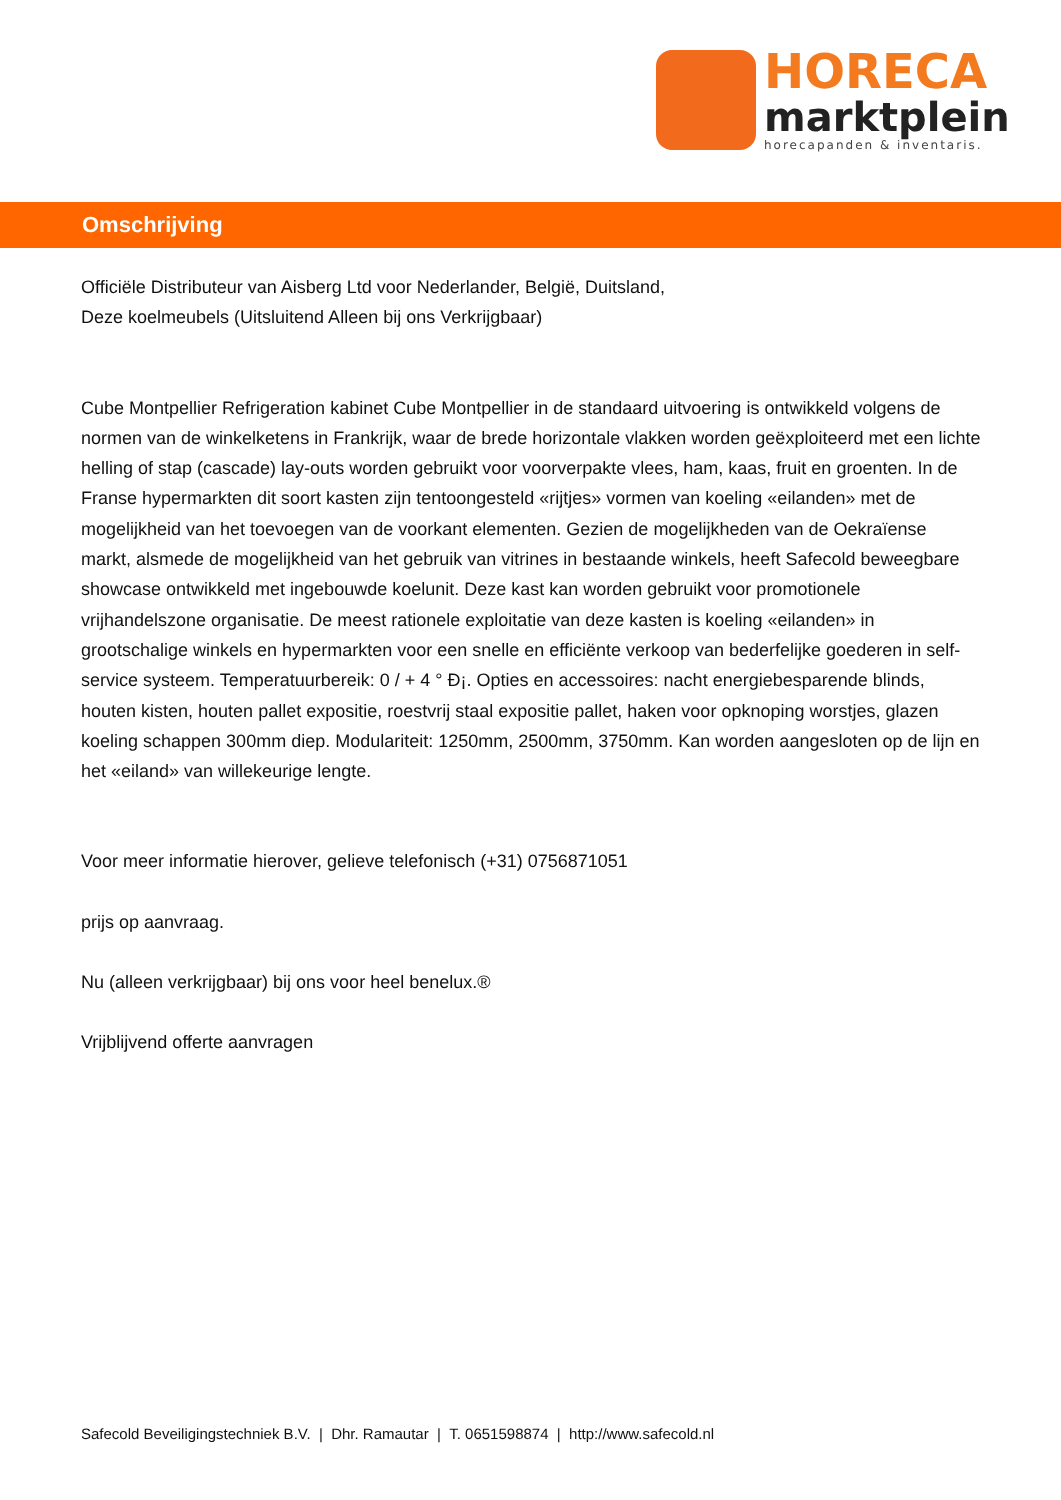HORECA
marktplein
horecapanden & inventaris.
Omschrijving
Officiële Distributeur van Aisberg Ltd voor Nederlander, België, Duitsland,
Deze koelmeubels (Uitsluitend Alleen bij ons Verkrijgbaar)
Cube Montpellier Refrigeration kabinet Cube Montpellier in de standaard uitvoering is ontwikkeld volgens de normen van de winkelketens in Frankrijk, waar de brede horizontale vlakken worden geëxploiteerd met een lichte helling of stap (cascade) lay-outs worden gebruikt voor voorverpakte vlees, ham, kaas, fruit en groenten. In de Franse hypermarkten dit soort kasten zijn tentoongesteld «rijtjes» vormen van koeling «eilanden» met de mogelijkheid van het toevoegen van de voorkant elementen. Gezien de mogelijkheden van de Oekraïense markt, alsmede de mogelijkheid van het gebruik van vitrines in bestaande winkels, heeft Safecold beweegbare showcase ontwikkeld met ingebouwde koelunit. Deze kast kan worden gebruikt voor promotionele vrijhandelszone organisatie. De meest rationele exploitatie van deze kasten is koeling «eilanden» in grootschalige winkels en hypermarkten voor een snelle en efficiënte verkoop van bederfelijke goederen in self-service systeem. Temperatuurbereik: 0 / + 4 ° Ð¡. Opties en accessoires: nacht energiebesparende blinds, houten kisten, houten pallet expositie, roestvrij staal expositie pallet, haken voor opknoping worstjes, glazen koeling schappen 300mm diep. Modulariteit: 1250mm, 2500mm, 3750mm. Kan worden aangesloten op de lijn en het «eiland» van willekeurige lengte.
Voor meer informatie hierover, gelieve telefonisch (+31) 0756871051
prijs op aanvraag.
Nu (alleen verkrijgbaar) bij ons voor heel benelux.®
Vrijblijvend offerte aanvragen
Safecold Beveiligingstechniek B.V. | Dhr. Ramautar | T. 0651598874 | http://www.safecold.nl